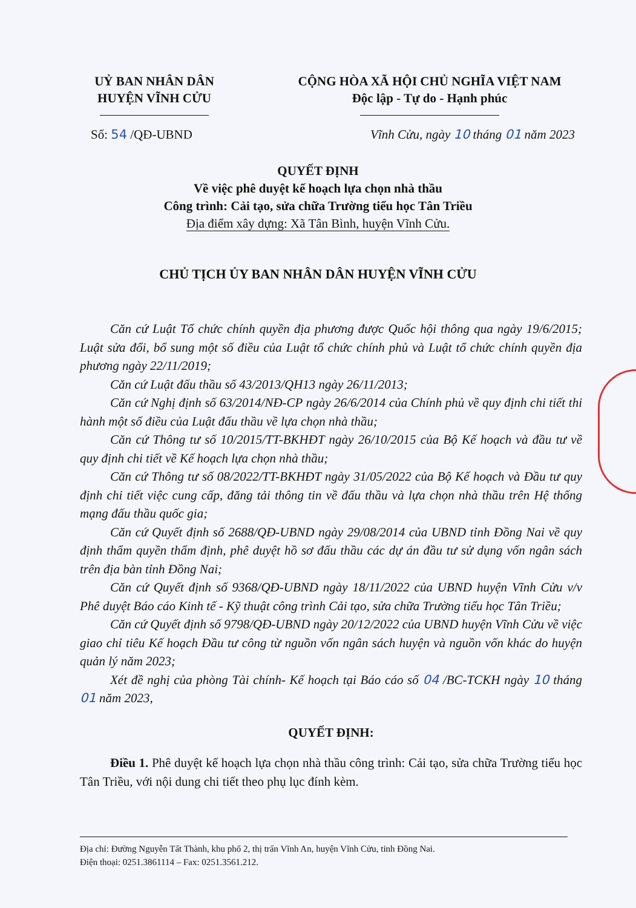UỶ BAN NHÂN DÂN
HUYỆN VĨNH CỬU
CỘNG HÒA XÃ HỘI CHỦ NGHĨA VIỆT NAM
Độc lập - Tự do - Hạnh phúc
Số: 54 /QĐ-UBND Vĩnh Cửu, ngày 10 tháng 01 năm 2023
QUYẾT ĐỊNH
Về việc phê duyệt kế hoạch lựa chọn nhà thầu
Công trình: Cải tạo, sửa chữa Trường tiểu học Tân Triều
Địa điểm xây dựng: Xã Tân Bình, huyện Vĩnh Cửu.
CHỦ TỊCH ỦY BAN NHÂN DÂN HUYỆN VĨNH CỬU
Căn cứ Luật Tổ chức chính quyền địa phương được Quốc hội thông qua ngày 19/6/2015; Luật sửa đổi, bổ sung một số điều của Luật tổ chức chính phủ và Luật tổ chức chính quyền địa phương ngày 22/11/2019;
Căn cứ Luật đấu thầu số 43/2013/QH13 ngày 26/11/2013;
Căn cứ Nghị định số 63/2014/NĐ-CP ngày 26/6/2014 của Chính phủ về quy định chi tiết thi hành một số điều của Luật đấu thầu về lựa chọn nhà thầu;
Căn cứ Thông tư số 10/2015/TT-BKHĐT ngày 26/10/2015 của Bộ Kế hoạch và đầu tư về quy định chi tiết về Kế hoạch lựa chọn nhà thầu;
Căn cứ Thông tư số 08/2022/TT-BKHĐT ngày 31/05/2022 của Bộ Kế hoạch và Đầu tư quy định chi tiết việc cung cấp, đăng tải thông tin về đấu thầu và lựa chọn nhà thầu trên Hệ thống mạng đấu thầu quốc gia;
Căn cứ Quyết định số 2688/QĐ-UBND ngày 29/08/2014 của UBND tỉnh Đồng Nai về quy định thẩm quyền thẩm định, phê duyệt hồ sơ đấu thầu các dự án đầu tư sử dụng vốn ngân sách trên địa bàn tỉnh Đồng Nai;
Căn cứ Quyết định số 9368/QĐ-UBND ngày 18/11/2022 của UBND huyện Vĩnh Cửu v/v Phê duyệt Báo cáo Kinh tế - Kỹ thuật công trình Cải tạo, sửa chữa Trường tiểu học Tân Triều;
Căn cứ Quyết định số 9798/QĐ-UBND ngày 20/12/2022 của UBND huyện Vĩnh Cửu về việc giao chỉ tiêu Kế hoạch Đầu tư công từ nguồn vốn ngân sách huyện và nguồn vốn khác do huyện quản lý năm 2023;
Xét đề nghị của phòng Tài chính- Kế hoạch tại Báo cáo số 04 /BC-TCKH ngày 10 tháng 01 năm 2023,
QUYẾT ĐỊNH:
Điều 1. Phê duyệt kế hoạch lựa chọn nhà thầu công trình: Cải tạo, sửa chữa Trường tiểu học Tân Triều, với nội dung chi tiết theo phụ lục đính kèm.
Địa chỉ: Đường Nguyễn Tất Thành, khu phố 2, thị trấn Vĩnh An, huyện Vĩnh Cửu, tỉnh Đồng Nai.
Điện thoại: 0251.3861114 – Fax: 0251.3561.212.